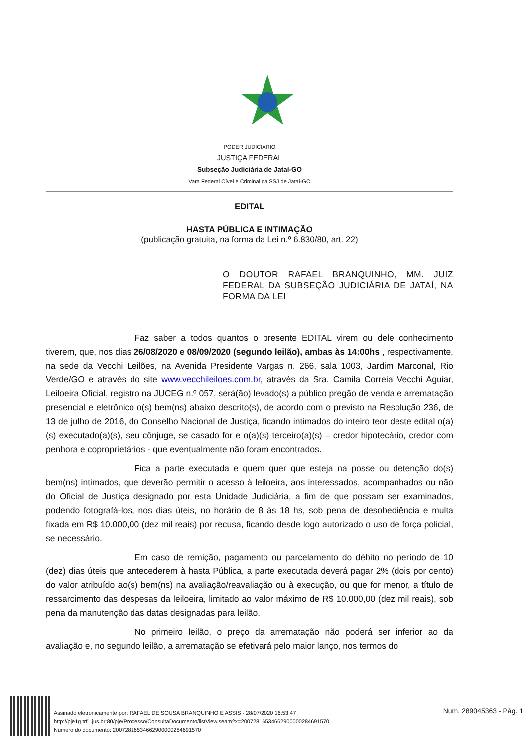PODER JUDICIÁRIO
JUSTIÇA FEDERAL
Subseção Judiciária de Jataí-GO
Vara Federal Cível e Criminal da SSJ de Jataí-GO
EDITAL
HASTA PÚBLICA E INTIMAÇÃO
(publicação gratuita, na forma da Lei n.º 6.830/80, art. 22)
O DOUTOR RAFAEL BRANQUINHO, MM. JUIZ FEDERAL DA SUBSEÇÃO JUDICIÁRIA DE JATAÍ, NA FORMA DA LEI
Faz saber a todos quantos o presente EDITAL virem ou dele conhecimento tiverem, que, nos dias 26/08/2020 e 08/09/2020 (segundo leilão), ambas às 14:00hs , respectivamente, na sede da Vecchi Leilões, na Avenida Presidente Vargas n. 266, sala 1003, Jardim Marconal, Rio Verde/GO e através do site www.vecchileiloes.com.br, através da Sra. Camila Correia Vecchi Aguiar, Leiloeira Oficial, registro na JUCEG n.º 057, será(ão) levado(s) a público pregão de venda e arrematação presencial e eletrônico o(s) bem(ns) abaixo descrito(s), de acordo com o previsto na Resolução 236, de 13 de julho de 2016, do Conselho Nacional de Justiça, ficando intimados do inteiro teor deste edital o(a)(s) executado(a)(s), seu cônjuge, se casado for e o(a)(s) terceiro(a)(s) – credor hipotecário, credor com penhora e coproprietários - que eventualmente não foram encontrados.
Fica a parte executada e quem quer que esteja na posse ou detenção do(s) bem(ns) intimados, que deverão permitir o acesso à leiloeira, aos interessados, acompanhados ou não do Oficial de Justiça designado por esta Unidade Judiciária, a fim de que possam ser examinados, podendo fotografá-los, nos dias úteis, no horário de 8 às 18 hs, sob pena de desobediência e multa fixada em R$ 10.000,00 (dez mil reais) por recusa, ficando desde logo autorizado o uso de força policial, se necessário.
Em caso de remição, pagamento ou parcelamento do débito no período de 10 (dez) dias úteis que antecederem à hasta Pública, a parte executada deverá pagar 2% (dois por cento) do valor atribuído ao(s) bem(ns) na avaliação/reavaliação ou à execução, ou que for menor, a título de ressarcimento das despesas da leiloeira, limitado ao valor máximo de R$ 10.000,00 (dez mil reais), sob pena da manutenção das datas designadas para leilão.
No primeiro leilão, o preço da arrematação não poderá ser inferior ao da avaliação e, no segundo leilão, a arrematação se efetivará pelo maior lanço, nos termos do
Assinado eletronicamente por: RAFAEL DE SOUSA BRANQUINHO E ASSIS - 28/07/2020 16:53:47
http://pje1g.trf1.jus.br:80/pje/Processo/ConsultaDocumento/listView.seam?x=20072816534662900000284691570
Número do documento: 20072816534662900000284691570
Num. 289045363 - Pág. 1